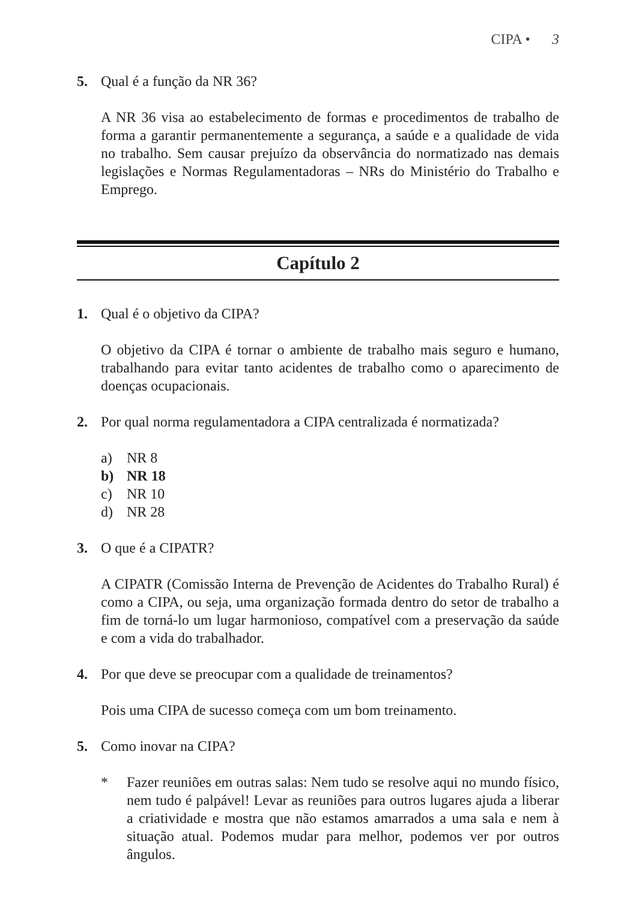CIPA • 3
5. Qual é a função da NR 36?
A NR 36 visa ao estabelecimento de formas e procedimentos de trabalho de forma a garantir permanentemente a segurança, a saúde e a qualidade de vida no trabalho. Sem causar prejuízo da observância do normatizado nas demais legislações e Normas Regulamentadoras – NRs do Ministério do Trabalho e Emprego.
Capítulo 2
1. Qual é o objetivo da CIPA?
O objetivo da CIPA é tornar o ambiente de trabalho mais seguro e humano, trabalhando para evitar tanto acidentes de trabalho como o aparecimento de doenças ocupacionais.
2. Por qual norma regulamentadora a CIPA centralizada é normatizada?
a) NR 8
b) NR 18
c) NR 10
d) NR 28
3. O que é a CIPATR?
A CIPATR (Comissão Interna de Prevenção de Acidentes do Trabalho Rural) é como a CIPA, ou seja, uma organização formada dentro do setor de trabalho a fim de torná-lo um lugar harmonioso, compatível com a preservação da saúde e com a vida do trabalhador.
4. Por que deve se preocupar com a qualidade de treinamentos?
Pois uma CIPA de sucesso começa com um bom treinamento.
5. Como inovar na CIPA?
* Fazer reuniões em outras salas: Nem tudo se resolve aqui no mundo físico, nem tudo é palpável! Levar as reuniões para outros lugares ajuda a liberar a criatividade e mostra que não estamos amarrados a uma sala e nem à situação atual. Podemos mudar para melhor, podemos ver por outros ângulos.